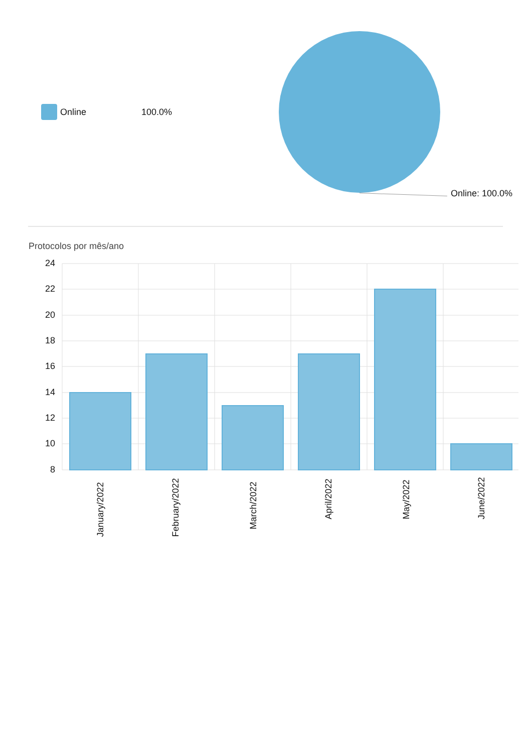Online 100.0%
Online: 100.0%
Protocolos por mês/ano
24
22
20
18
16
14
12
10
8
January/2022
February/2022
March/2022
April/2022
May/2022
June/2022